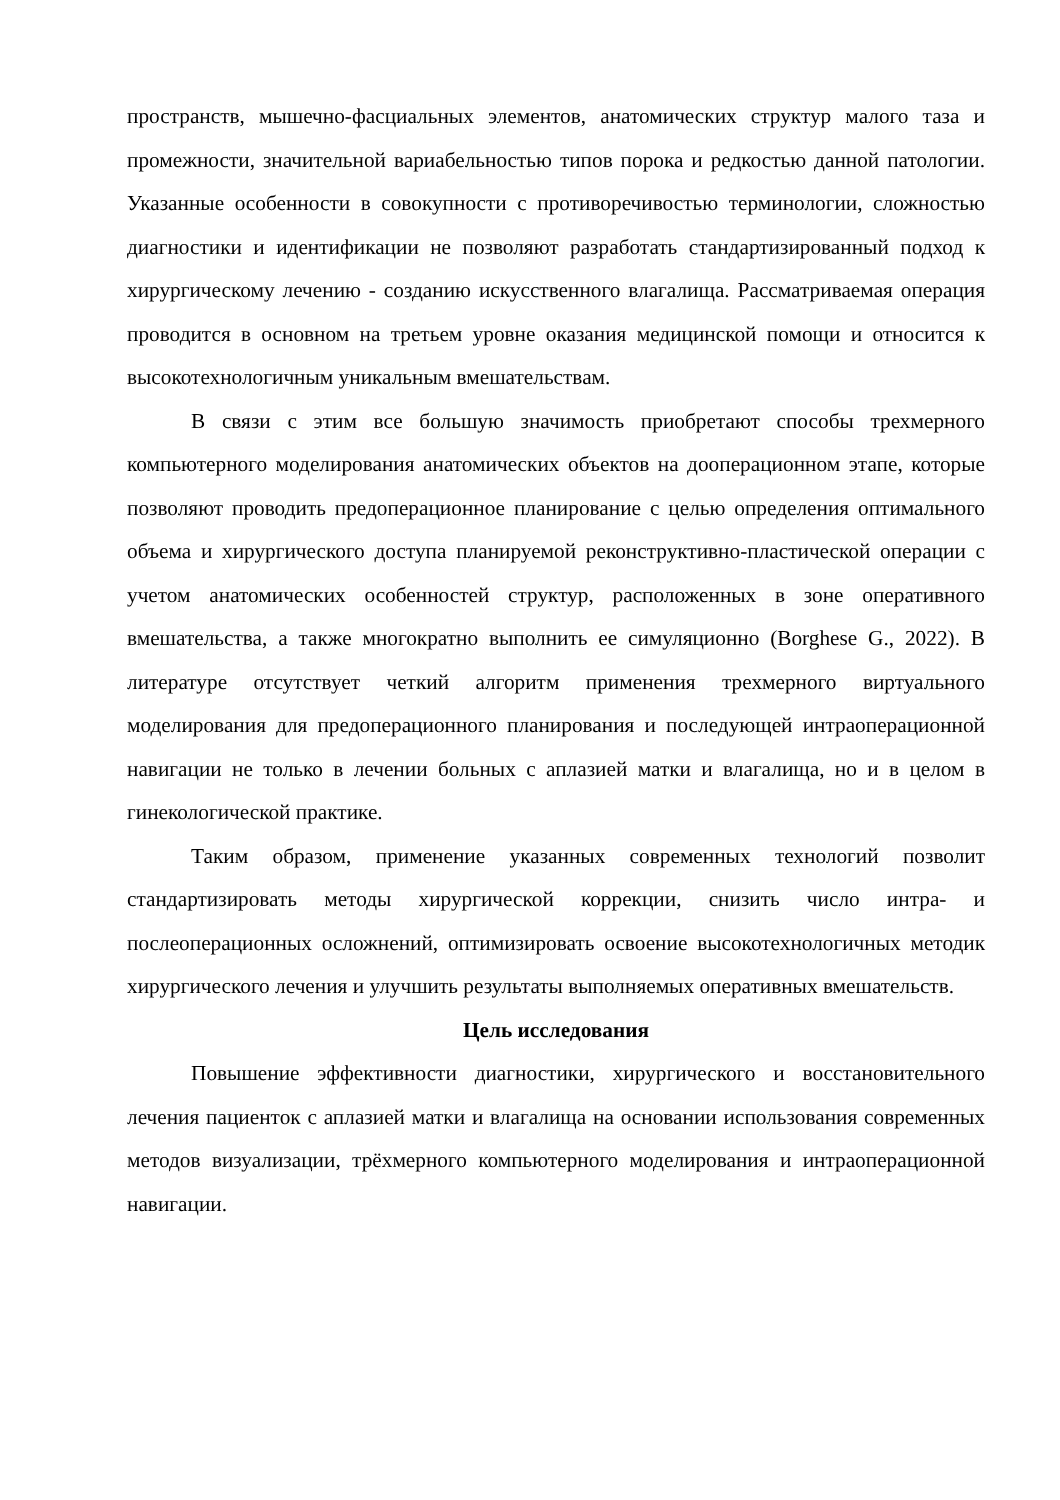пространств, мышечно-фасциальных элементов, анатомических структур малого таза и промежности, значительной вариабельностью типов порока и редкостью данной патологии. Указанные особенности в совокупности с противоречивостью терминологии, сложностью диагностики и идентификации не позволяют разработать стандартизированный подход к хирургическому лечению - созданию искусственного влагалища. Рассматриваемая операция проводится в основном на третьем уровне оказания медицинской помощи и относится к высокотехнологичным уникальным вмешательствам.
В связи с этим все большую значимость приобретают способы трехмерного компьютерного моделирования анатомических объектов на дооперационном этапе, которые позволяют проводить предоперационное планирование с целью определения оптимального объема и хирургического доступа планируемой реконструктивно-пластической операции с учетом анатомических особенностей структур, расположенных в зоне оперативного вмешательства, а также многократно выполнить ее симуляционно (Borghese G., 2022). В литературе отсутствует четкий алгоритм применения трехмерного виртуального моделирования для предоперационного планирования и последующей интраоперационной навигации не только в лечении больных с аплазией матки и влагалища, но и в целом в гинекологической практике.
Таким образом, применение указанных современных технологий позволит стандартизировать методы хирургической коррекции, снизить число интра- и послеоперационных осложнений, оптимизировать освоение высокотехнологичных методик хирургического лечения и улучшить результаты выполняемых оперативных вмешательств.
Цель исследования
Повышение эффективности диагностики, хирургического и восстановительного лечения пациенток с аплазией матки и влагалища на основании использования современных методов визуализации, трёхмерного компьютерного моделирования и интраоперационной навигации.